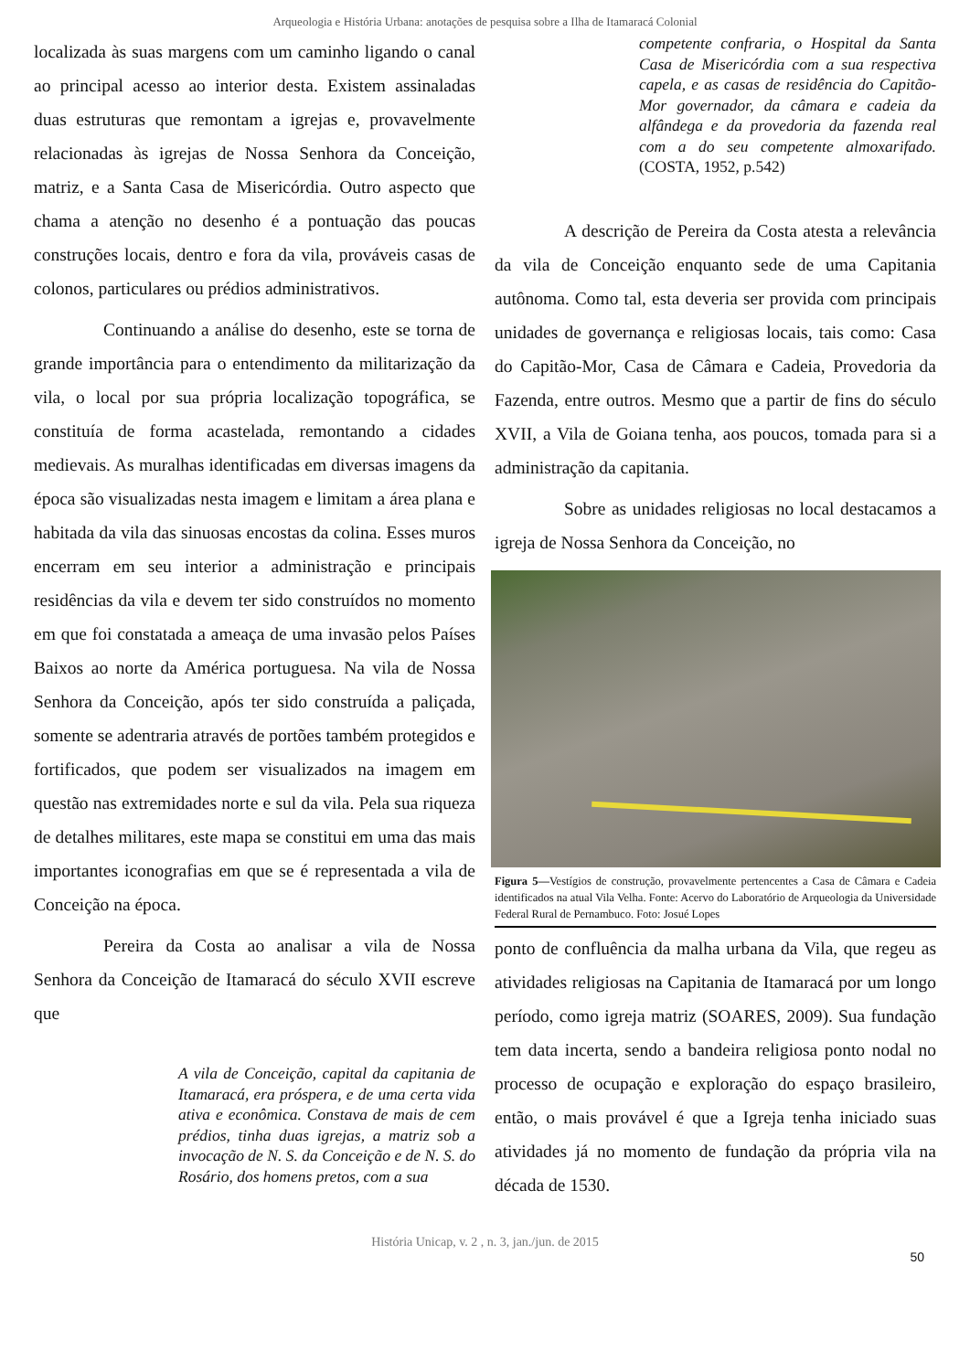Arqueologia e História Urbana: anotações de pesquisa sobre a Ilha de Itamaracá Colonial
localizada às suas margens com um caminho ligando o canal ao principal acesso ao interior desta. Existem assinaladas duas estruturas que remontam a igrejas e, provavelmente relacionadas às igrejas de Nossa Senhora da Conceição, matriz, e a Santa Casa de Misericórdia. Outro aspecto que chama a atenção no desenho é a pontuação das poucas construções locais, dentro e fora da vila, prováveis casas de colonos, particulares ou prédios administrativos.
Continuando a análise do desenho, este se torna de grande importância para o entendimento da militarização da vila, o local por sua própria localização topográfica, se constituía de forma acastelada, remontando a cidades medievais. As muralhas identificadas em diversas imagens da época são visualizadas nesta imagem e limitam a área plana e habitada da vila das sinuosas encostas da colina. Esses muros encerram em seu interior a administração e principais residências da vila e devem ter sido construídos no momento em que foi constatada a ameaça de uma invasão pelos Países Baixos ao norte da América portuguesa. Na vila de Nossa Senhora da Conceição, após ter sido construída a paliçada, somente se adentraria através de portões também protegidos e fortificados, que podem ser visualizados na imagem em questão nas extremidades norte e sul da vila. Pela sua riqueza de detalhes militares, este mapa se constitui em uma das mais importantes iconografias em que se é representada a vila de Conceição na época.
Pereira da Costa ao analisar a vila de Nossa Senhora da Conceição de Itamaracá do século XVII escreve que
A vila de Conceição, capital da capitania de Itamaracá, era próspera, e de uma certa vida ativa e econômica. Constava de mais de cem prédios, tinha duas igrejas, a matriz sob a invocação de N. S. da Conceição e de N. S. do Rosário, dos homens pretos, com a sua
competente confraria, o Hospital da Santa Casa de Misericórdia com a sua respectiva capela, e as casas de residência do Capitão-Mor governador, da câmara e cadeia da alfândega e da provedoria da fazenda real com a do seu competente almoxarifado. (COSTA, 1952, p.542)
A descrição de Pereira da Costa atesta a relevância da vila de Conceição enquanto sede de uma Capitania autônoma. Como tal, esta deveria ser provida com principais unidades de governança e religiosas locais, tais como: Casa do Capitão-Mor, Casa de Câmara e Cadeia, Provedoria da Fazenda, entre outros. Mesmo que a partir de fins do século XVII, a Vila de Goiana tenha, aos poucos, tomada para si a administração da capitania.
Sobre as unidades religiosas no local destacamos a igreja de Nossa Senhora da Conceição, no
Figura 5—Vestígios de construção, provavelmente pertencentes a Casa de Câmara e Cadeia identificados na atual Vila Velha. Fonte: Acervo do Laboratório de Arqueologia da Universidade Federal Rural de Pernambuco. Foto: Josué Lopes
ponto de confluência da malha urbana da Vila, que regeu as atividades religiosas na Capitania de Itamaracá por um longo período, como igreja matriz (SOARES, 2009). Sua fundação tem data incerta, sendo a bandeira religiosa ponto nodal no processo de ocupação e exploração do espaço brasileiro, então, o mais provável é que a Igreja tenha iniciado suas atividades já no momento de fundação da própria vila na década de 1530.
História Unicap, v. 2 , n. 3, jan./jun. de 2015
50